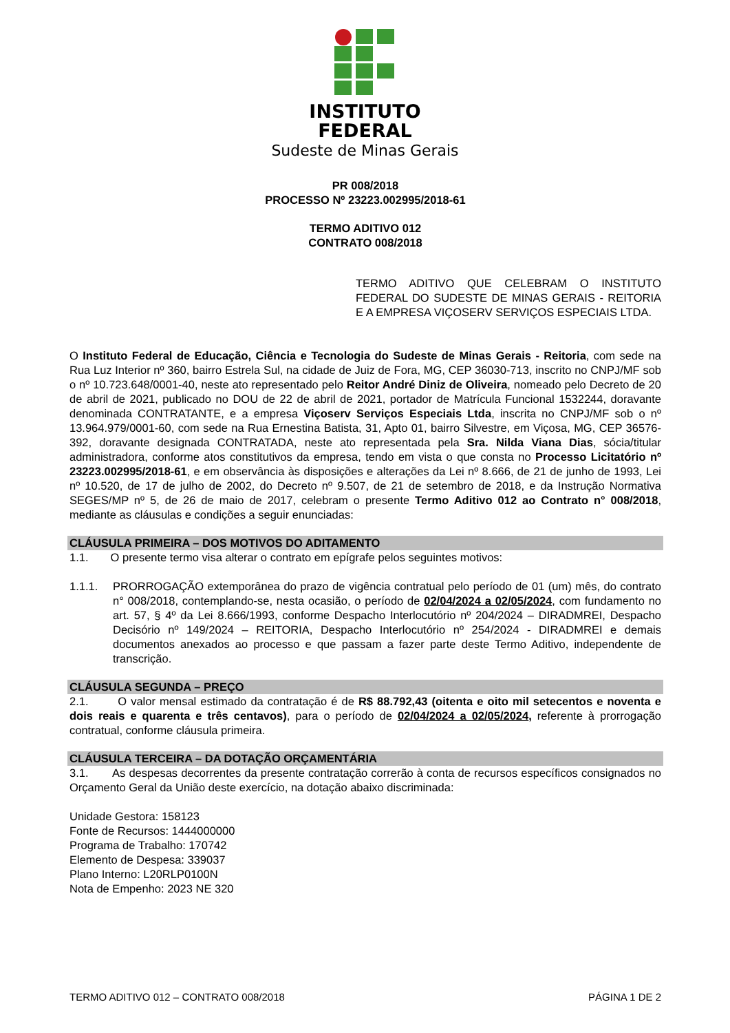INSTITUTO
FEDERAL
Sudeste de Minas Gerais
PR 008/2018
PROCESSO Nº 23223.002995/2018-61
TERMO ADITIVO 012
CONTRATO 008/2018
TERMO ADITIVO QUE CELEBRAM O INSTITUTO FEDERAL DO SUDESTE DE MINAS GERAIS - REITORIA E A EMPRESA VIÇOSERV SERVIÇOS ESPECIAIS LTDA.
O Instituto Federal de Educação, Ciência e Tecnologia do Sudeste de Minas Gerais - Reitoria, com sede na Rua Luz Interior nº 360, bairro Estrela Sul, na cidade de Juiz de Fora, MG, CEP 36030-713, inscrito no CNPJ/MF sob o nº 10.723.648/0001-40, neste ato representado pelo Reitor André Diniz de Oliveira, nomeado pelo Decreto de 20 de abril de 2021, publicado no DOU de 22 de abril de 2021, portador de Matrícula Funcional 1532244, doravante denominada CONTRATANTE, e a empresa Viçoserv Serviços Especiais Ltda, inscrita no CNPJ/MF sob o nº 13.964.979/0001-60, com sede na Rua Ernestina Batista, 31, Apto 01, bairro Silvestre, em Viçosa, MG, CEP 36576-392, doravante designada CONTRATADA, neste ato representada pela Sra. Nilda Viana Dias, sócia/titular administradora, conforme atos constitutivos da empresa, tendo em vista o que consta no Processo Licitatório nº 23223.002995/2018-61, e em observância às disposições e alterações da Lei nº 8.666, de 21 de junho de 1993, Lei nº 10.520, de 17 de julho de 2002, do Decreto nº 9.507, de 21 de setembro de 2018, e da Instrução Normativa SEGES/MP nº 5, de 26 de maio de 2017, celebram o presente Termo Aditivo 012 ao Contrato n° 008/2018, mediante as cláusulas e condições a seguir enunciadas:
CLÁUSULA PRIMEIRA – DOS MOTIVOS DO ADITAMENTO
1.1. O presente termo visa alterar o contrato em epígrafe pelos seguintes motivos:
1.1.1. PRORROGAÇÃO extemporânea do prazo de vigência contratual pelo período de 01 (um) mês, do contrato n° 008/2018, contemplando-se, nesta ocasião, o período de 02/04/2024 a 02/05/2024, com fundamento no art. 57, § 4º da Lei 8.666/1993, conforme Despacho Interlocutório nº 204/2024 – DIRADMREI, Despacho Decisório nº 149/2024 – REITORIA, Despacho Interlocutório nº 254/2024 - DIRADMREI e demais documentos anexados ao processo e que passam a fazer parte deste Termo Aditivo, independente de transcrição.
CLÁUSULA SEGUNDA – PREÇO
2.1. O valor mensal estimado da contratação é de R$ 88.792,43 (oitenta e oito mil setecentos e noventa e dois reais e quarenta e três centavos), para o período de 02/04/2024 a 02/05/2024, referente à prorrogação contratual, conforme cláusula primeira.
CLÁUSULA TERCEIRA – DA DOTAÇÃO ORÇAMENTÁRIA
3.1. As despesas decorrentes da presente contratação correrão à conta de recursos específicos consignados no Orçamento Geral da União deste exercício, na dotação abaixo discriminada:
Unidade Gestora: 158123
Fonte de Recursos: 1444000000
Programa de Trabalho: 170742
Elemento de Despesa: 339037
Plano Interno: L20RLP0100N
Nota de Empenho: 2023 NE 320
TERMO ADITIVO 012 – CONTRATO 008/2018 PÁGINA 1 DE 2